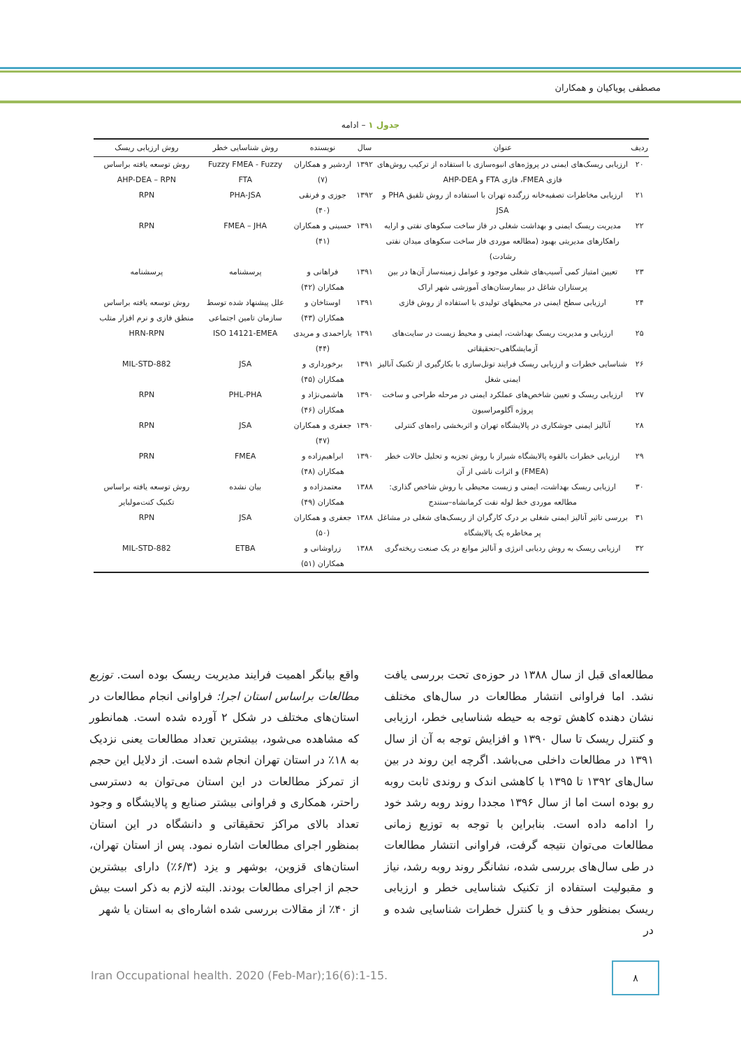مصطفی پویاکیان و همکاران
جدول ۱ – ادامه
| ردیف | عنوان | سال | نویسنده | روش شناسایی خطر | روش ارزیابی ریسک |
| --- | --- | --- | --- | --- | --- |
| ۲۰ | ارزیابی ریسک‌های ایمنی در پروژه‌های انبوه‌سازی با استفاده از ترکیب روش‌های فازی FMEA، فازی FTA و AHP-DEA | ۱۳۹۲ | اردشیر و همکاران (۷) | Fuzzy FMEA - Fuzzy FTA | روش توسعه یافته براساس AHP-DEA – RPN |
| ۲۱ | ارزیابی مخاطرات تصفیه‌خانه زرگنده تهران با استفاده از روش تلفیق PHA و JSA | ۱۳۹۲ | جوزی و فرنقی (۴۰) | PHA-JSA | RPN |
| ۲۲ | مدیریت ریسک ایمنی و بهداشت شغلی در فاز ساخت سکوهای نفتی و ارایه راهکارهای مدیریتی بهبود (مطالعه موردی فاز ساخت سکوهای میدان نفتی رشادت) | ۱۳۹۱ | حسینی و همکاران (۴۱) | FMEA – JHA | RPN |
| ۲۳ | تعیین امتیاز کمی آسیب‌های شغلی موجود و عوامل زمینه‌ساز آن‌ها در بین پرستاران شاغل در بیمارستان‌های آموزشی شهر اراک | ۱۳۹۱ | فراهانی و همکاران (۴۲) | پرسشنامه | پرسشنامه |
| ۲۴ | ارزیابی سطح ایمنی در محیطهای تولیدی با استفاده از روش فازی | ۱۳۹۱ | اوستاخان و همکاران (۴۳) | علل پیشنهاد شده توسط سازمان تامین اجتماعی | روش توسعه یافته براساس منطق فازی و نرم افزار متلب |
| ۲۵ | ارزیابی و مدیریت ریسک بهداشت، ایمنی و محیط زیست در سایت‌های آزمایشگاهی–تحقیقاتی | ۱۳۹۱ | یاراحمدی و مریدی (۴۴) | ISO 14121-EMEA | HRN-RPN |
| ۲۶ | شناسایی خطرات و ارزیابی ریسک فرایند تونل‌سازی با بکارگیری از تکنیک آنالیز ایمنی شغل | ۱۳۹۱ | برخوردارى و همکاران (۴۵) | JSA | MIL-STD-882 |
| ۲۷ | ارزیابی ریسک و تعیین شاخص‌های عملکرد ایمنی در مرحله طراحی و ساخت پروژه آگلومراسیون | ۱۳۹۰ | هاشمی‌نژاد و همکاران (۴۶) | PHL-PHA | RPN |
| ۲۸ | آنالیز ایمنی جوشکاری در پالایشگاه تهران و اثربخشی راه‌های کنترلی | ۱۳۹۰ | جعفری و همکاران (۴۷) | JSA | RPN |
| ۲۹ | ارزیابی خطرات بالقوه پالایشگاه شیراز با روش تجزیه و تحلیل حالات خطر (FMEA) و اثرات ناشی از آن | ۱۳۹۰ | ابراهیم‌زاده و همکاران (۴۸) | FMEA | PRN |
| ۳۰ | ارزیابی ریسک بهداشت، ایمنی و زیست محیطی با روش شاخص گذاری: مطالعه موردی خط لوله نفت کرمانشاه–سنندج | ۱۳۸۸ | معتمدزاده و همکاران (۴۹) | بیان نشده | روش توسعه یافته براساس تکنیک کنت‌مولبایر |
| ۳۱ | بررسی تاثیر آنالیز ایمنی شغلی بر درک کارگران از ریسک‌های شغلی در مشاغل پر مخاطره یک پالایشگاه | ۱۳۸۸ | جعفری و همکاران (۵۰) | JSA | RPN |
| ۳۲ | ارزیابی ریسک به روش ردیابی انرژی و آنالیز موانع در یک صنعت ریخته‌گری | ۱۳۸۸ | زراوشانی و همکاران (۵۱) | ETBA | MIL-STD-882 |
مطالعه‌ای قبل از سال ۱۳۸۸ در حوزه‌ی تحت بررسی یافت نشد. اما فراوانی انتشار مطالعات در سال‌های مختلف نشان دهنده کاهش توجه به حیطه شناسایی خطر، ارزیابی و کنترل ریسک تا سال ۱۳۹۰ و افزایش توجه به آن از سال ۱۳۹۱ در مطالعات داخلی می‌باشد. اگرچه این روند در بین سال‌های ۱۳۹۲ تا ۱۳۹۵ با کاهشی اندک و روندی ثابت روبه رو بوده است اما از سال ۱۳۹۶ مجددا روند روبه رشد خود را ادامه داده است. بنابراین با توجه به توزیع زمانی مطالعات می‌توان نتیجه گرفت، فراوانی انتشار مطالعات در طی سال‌های بررسی شده، نشانگر روند روبه رشد، نیاز و مقبولیت استفاده از تکنیک شناسایی خطر و ارزیابی ریسک بمنظور حذف و یا کنترل خطرات شناسایی شده و در
واقع بیانگر اهمیت فرایند مدیریت ریسک بوده است. توزیع مطالعات براساس استان اجرا: فراوانی انجام مطالعات در استان‌های مختلف در شکل ۲ آورده شده است. همانطور که مشاهده می‌شود، بیشترین تعداد مطالعات یعنی نزدیک به ۱۸٪ در استان تهران انجام شده است. از دلایل این حجم از تمرکز مطالعات در این استان می‌توان به دسترسی راحتر، همکاری و فراوانی بیشتر صنایع و پالایشگاه و وجود تعداد بالای مراکز تحقیقاتی و دانشگاه در این استان بمنظور اجرای مطالعات اشاره نمود. پس از استان تهران، استان‌های قزوین، بوشهر و یزد (۶/۳٪) دارای بیشترین حجم از اجرای مطالعات بودند. البته لازم به ذکر است بیش از ۴۰٪ از مقالات بررسی شده اشاره‌ای به استان یا شهر
Iran Occupational health. 2020 (Feb-Mar);16(6):1-15.
۸